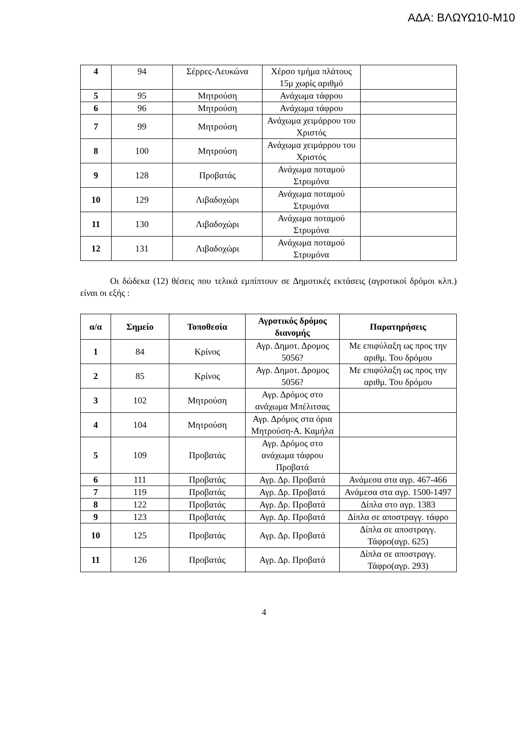ΑΔΑ: ΒΛΩΥΩ10-Μ10
| 4 | 94 | Σέρρες-Λευκώνα | Χέρσο τμήμα πλάτους 15μ χωρίς αριθμό | |
| 5 | 95 | Μητρούση | Ανάχωμα τάφρου | |
| 6 | 96 | Μητρούση | Ανάχωμα τάφρου | |
| 7 | 99 | Μητρούση | Ανάχωμα χειμάρρου του Χριστός | |
| 8 | 100 | Μητρούση | Ανάχωμα χειμάρρου του Χριστός | |
| 9 | 128 | Προβατάς | Ανάχωμα ποταμού Στρυμόνα | |
| 10 | 129 | Λιβαδοχώρι | Ανάχωμα ποταμού Στρυμόνα | |
| 11 | 130 | Λιβαδοχώρι | Ανάχωμα ποταμού Στρυμόνα | |
| 12 | 131 | Λιβαδοχώρι | Ανάχωμα ποταμού Στρυμόνα | |
Οι δώδεκα (12) θέσεις που τελικά εμπίπτουν σε Δημοτικές εκτάσεις (αγροτικοί δρόμοι κλπ.) είναι οι εξής :
| α/α | Σημείο | Τοποθεσία | Αγροτικός δρόμος διανομής | Παρατηρήσεις |
| --- | --- | --- | --- | --- |
| 1 | 84 | Κρίνος | Αγρ. Δημοτ. Δρομος 5056? | Με επιφύλαξη ως προς την αριθμ. Του δρόμου |
| 2 | 85 | Κρίνος | Αγρ. Δημοτ. Δρομος 5056? | Με επιφύλαξη ως προς την αριθμ. Του δρόμου |
| 3 | 102 | Μητρούση | Αγρ. Δρόμος στο ανάχωμα Μπέλιτσας | |
| 4 | 104 | Μητρούση | Αγρ. Δρόμος στα όρια Μητρούση-Α. Καμήλα | |
| 5 | 109 | Προβατάς | Αγρ. Δρόμος στο ανάχωμα τάφρου Προβατά | |
| 6 | 111 | Προβατάς | Αγρ. Δρ. Προβατά | Ανάμεσα στα αγρ. 467-466 |
| 7 | 119 | Προβατάς | Αγρ. Δρ. Προβατά | Ανάμεσα στα αγρ. 1500-1497 |
| 8 | 122 | Προβατάς | Αγρ. Δρ. Προβατά | Δίπλα στο αγρ. 1383 |
| 9 | 123 | Προβατάς | Αγρ. Δρ. Προβατά | Δίπλα σε αποστραγγ. τάφρο |
| 10 | 125 | Προβατάς | Αγρ. Δρ. Προβατά | Δίπλα σε αποστραγγ. Τάφρο(αγρ. 625) |
| 11 | 126 | Προβατάς | Αγρ. Δρ. Προβατά | Δίπλα σε αποστραγγ. Τάφρο(αγρ. 293) |
4